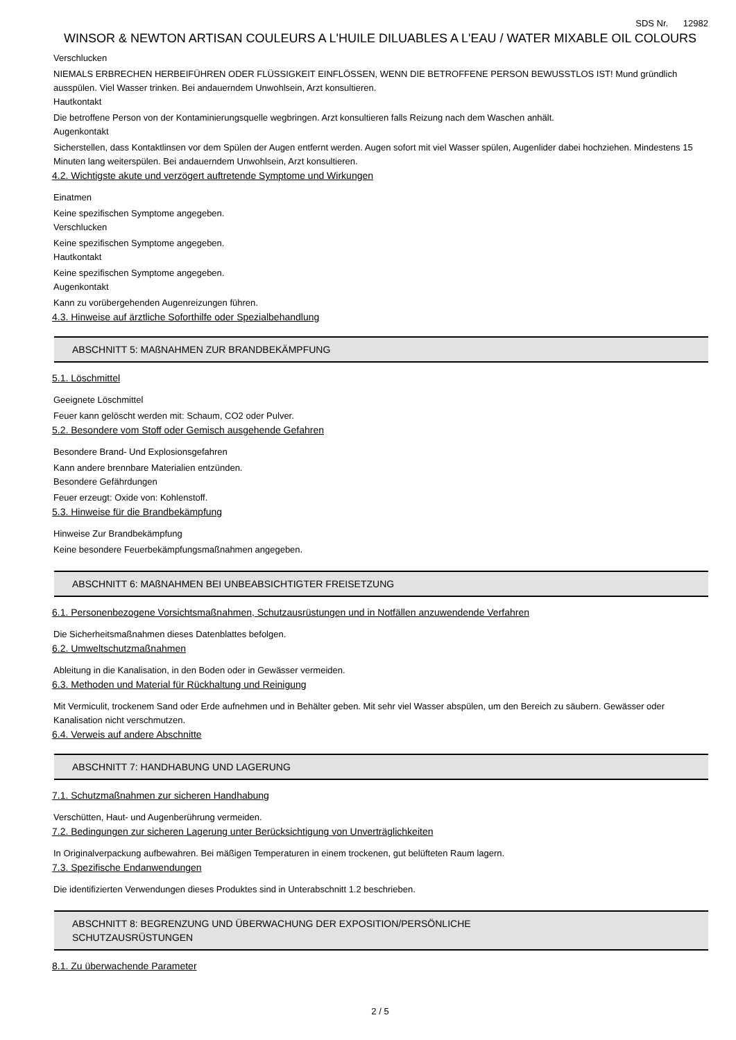SDS Nr. 12982
WINSOR & NEWTON ARTISAN COULEURS A L'HUILE DILUABLES A L'EAU / WATER MIXABLE OIL COLOURS
Verschlucken
NIEMALS ERBRECHEN HERBEIFÜHREN ODER FLÜSSIGKEIT EINFLÖSSEN, WENN DIE BETROFFENE PERSON BEWUSSTLOS IST! Mund gründlich ausspülen. Viel Wasser trinken. Bei andauerndem Unwohlsein, Arzt konsultieren.
Hautkontakt
Die betroffene Person von der Kontaminierungsquelle wegbringen. Arzt konsultieren falls Reizung nach dem Waschen anhält.
Augenkontakt
Sicherstellen, dass Kontaktlinsen vor dem Spülen der Augen entfernt werden. Augen sofort mit viel Wasser spülen, Augenlider dabei hochziehen. Mindestens 15 Minuten lang weiterspülen. Bei andauerndem Unwohlsein, Arzt konsultieren.
4.2. Wichtigste akute und verzögert auftretende Symptome und Wirkungen
Einatmen
Keine spezifischen Symptome angegeben.
Verschlucken
Keine spezifischen Symptome angegeben.
Hautkontakt
Keine spezifischen Symptome angegeben.
Augenkontakt
Kann zu vorübergehenden Augenreizungen führen.
4.3. Hinweise auf ärztliche Soforthilfe oder Spezialbehandlung
ABSCHNITT 5: MAßNAHMEN ZUR BRANDBEKÄMPFUNG
5.1. Löschmittel
Geeignete Löschmittel
Feuer kann gelöscht werden mit: Schaum, CO2 oder Pulver.
5.2. Besondere vom Stoff oder Gemisch ausgehende Gefahren
Besondere Brand- Und Explosionsgefahren
Kann andere brennbare Materialien entzünden.
Besondere Gefährdungen
Feuer erzeugt: Oxide von: Kohlenstoff.
5.3. Hinweise für die Brandbekämpfung
Hinweise Zur Brandbekämpfung
Keine besondere Feuerbekämpfungsmaßnahmen angegeben.
ABSCHNITT 6: MAßNAHMEN BEI UNBEABSICHTIGTER FREISETZUNG
6.1. Personenbezogene Vorsichtsmaßnahmen, Schutzausrüstungen und in Notfällen anzuwendende Verfahren
Die Sicherheitsmaßnahmen dieses Datenblattes befolgen.
6.2. Umweltschutzmaßnahmen
Ableitung in die Kanalisation, in den Boden oder in Gewässer vermeiden.
6.3. Methoden und Material für Rückhaltung und Reinigung
Mit Vermiculit, trockenem Sand oder Erde aufnehmen und in Behälter geben. Mit sehr viel Wasser abspülen, um den Bereich zu säubern. Gewässer oder Kanalisation nicht verschmutzen.
6.4. Verweis auf andere Abschnitte
ABSCHNITT 7: HANDHABUNG UND LAGERUNG
7.1. Schutzmaßnahmen zur sicheren Handhabung
Verschütten, Haut- und Augenberührung vermeiden.
7.2. Bedingungen zur sicheren Lagerung unter Berücksichtigung von Unverträglichkeiten
In Originalverpackung aufbewahren. Bei mäßigen Temperaturen in einem trockenen, gut belüfteten Raum lagern.
7.3. Spezifische Endanwendungen
Die identifizierten Verwendungen dieses Produktes sind in Unterabschnitt 1.2 beschrieben.
ABSCHNITT 8: BEGRENZUNG UND ÜBERWACHUNG DER EXPOSITION/PERSÖNLICHE
SCHUTZAUSRÜSTUNGEN
8.1. Zu überwachende Parameter
2 / 5